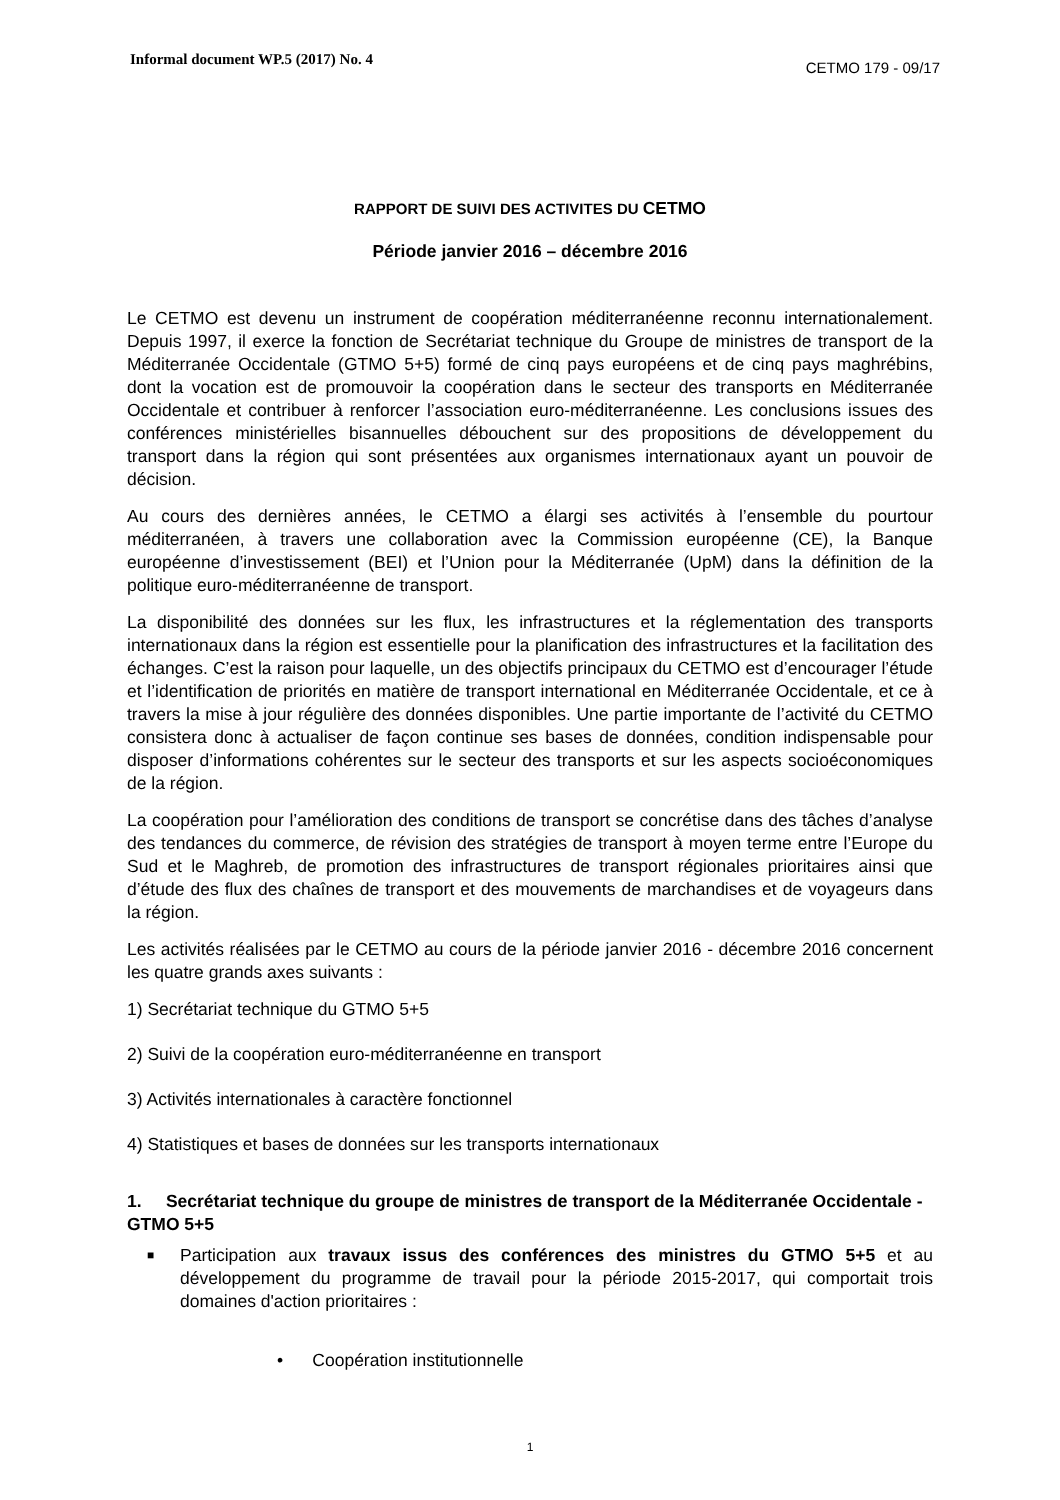Informal document WP.5 (2017) No. 4
CETMO 179 - 09/17
RAPPORT DE SUIVI DES ACTIVITES DU CETMO
Période janvier 2016 – décembre 2016
Le CETMO est devenu un instrument de coopération méditerranéenne reconnu internationalement. Depuis 1997, il exerce la fonction de Secrétariat technique du Groupe de ministres de transport de la Méditerranée Occidentale (GTMO 5+5) formé de cinq pays européens et de cinq pays maghrébins, dont la vocation est de promouvoir la coopération dans le secteur des transports en Méditerranée Occidentale et contribuer à renforcer l’association euro-méditerranéenne. Les conclusions issues des conférences ministérielles bisannuelles débouchent sur des propositions de développement du transport dans la région qui sont présentées aux organismes internationaux ayant un pouvoir de décision.
Au cours des dernières années, le CETMO a élargi ses activités à l’ensemble du pourtour méditerranéen, à travers une collaboration avec la Commission européenne (CE), la Banque européenne d’investissement (BEI) et l’Union pour la Méditerranée (UpM) dans la définition de la politique euro-méditerranéenne de transport.
La disponibilité des données sur les flux, les infrastructures et la réglementation des transports internationaux dans la région est essentielle pour la planification des infrastructures et la facilitation des échanges. C’est la raison pour laquelle, un des objectifs principaux du CETMO est d’encourager l’étude et l’identification de priorités en matière de transport international en Méditerranée Occidentale, et ce à travers la mise à jour régulière des données disponibles. Une partie importante de l’activité du CETMO consistera donc à actualiser de façon continue ses bases de données, condition indispensable pour disposer d’informations cohérentes sur le secteur des transports et sur les aspects socioéconomiques de la région.
La coopération pour l’amélioration des conditions de transport se concrétise dans des tâches d’analyse des tendances du commerce, de révision des stratégies de transport à moyen terme entre l’Europe du Sud et le Maghreb, de promotion des infrastructures de transport régionales prioritaires ainsi que d’étude des flux des chaînes de transport et des mouvements de marchandises et de voyageurs dans la région.
Les activités réalisées par le CETMO au cours de la période janvier 2016 - décembre 2016 concernent les quatre grands axes suivants :
1) Secrétariat technique du GTMO 5+5
2) Suivi de la coopération euro-méditerranéenne en transport
3) Activités internationales à caractère fonctionnel
4) Statistiques et bases de données sur les transports internationaux
1. Secrétariat technique du groupe de ministres de transport de la Méditerranée Occidentale - GTMO 5+5
■
Participation aux travaux issus des conférences des ministres du GTMO 5+5 et au développement du programme de travail pour la période 2015-2017, qui comportait trois domaines d'action prioritaires :
• Coopération institutionnelle
1